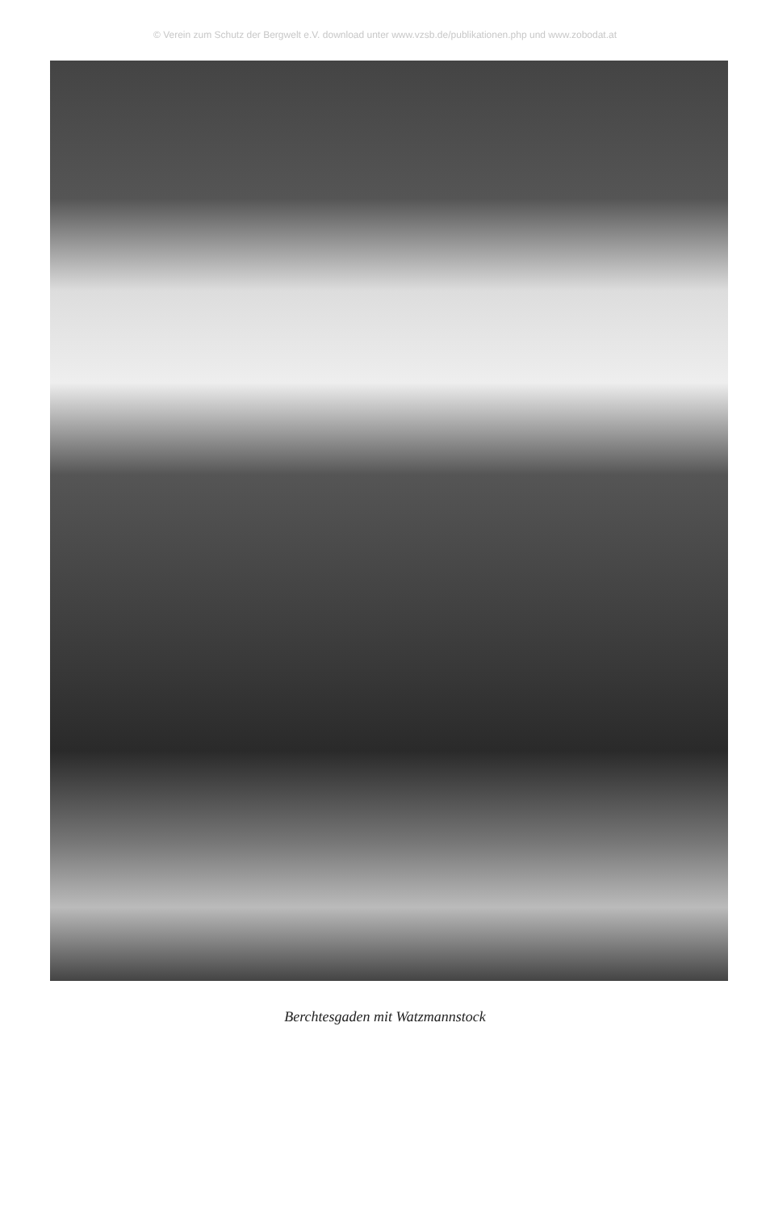© Verein zum Schutz der Bergwelt e.V. download unter www.vzsb.de/publikationen.php und www.zobodat.at
Berchtesgaden mit Watzmannstock